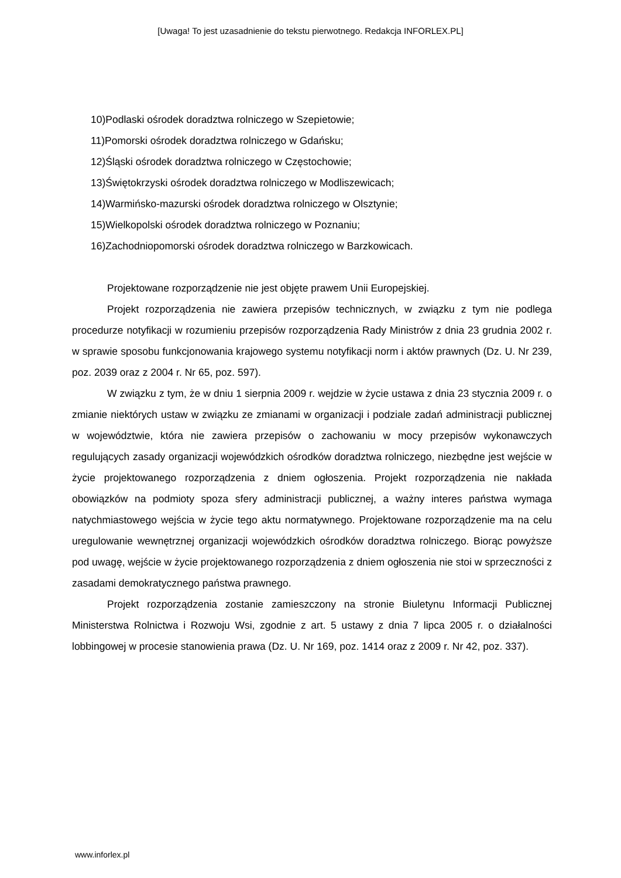[Uwaga! To jest uzasadnienie do tekstu pierwotnego. Redakcja INFORLEX.PL]
10)Podlaski ośrodek doradztwa rolniczego w Szepietowie;
11)Pomorski ośrodek doradztwa rolniczego w Gdańsku;
12)Śląski ośrodek doradztwa rolniczego w Częstochowie;
13)Świętokrzyski ośrodek doradztwa rolniczego w Modliszewicach;
14)Warmińsko-mazurski ośrodek doradztwa rolniczego w Olsztynie;
15)Wielkopolski ośrodek doradztwa rolniczego w Poznaniu;
16)Zachodniopomorski ośrodek doradztwa rolniczego w Barzkowicach.
Projektowane rozporządzenie nie jest objęte prawem Unii Europejskiej.
Projekt rozporządzenia nie zawiera przepisów technicznych, w związku z tym nie podlega procedurze notyfikacji w rozumieniu przepisów rozporządzenia Rady Ministrów z dnia 23 grudnia 2002 r. w sprawie sposobu funkcjonowania krajowego systemu notyfikacji norm i aktów prawnych (Dz. U. Nr 239, poz. 2039 oraz z 2004 r. Nr 65, poz. 597).
W związku z tym, że w dniu 1 sierpnia 2009 r. wejdzie w życie ustawa z dnia 23 stycznia 2009 r. o zmianie niektórych ustaw w związku ze zmianami w organizacji i podziale zadań administracji publicznej w województwie, która nie zawiera przepisów o zachowaniu w mocy przepisów wykonawczych regulujących zasady organizacji wojewódzkich ośrodków doradztwa rolniczego, niezbędne jest wejście w życie projektowanego rozporządzenia z dniem ogłoszenia. Projekt rozporządzenia nie nakłada obowiązków na podmioty spoza sfery administracji publicznej, a ważny interes państwa wymaga natychmiastowego wejścia w życie tego aktu normatywnego. Projektowane rozporządzenie ma na celu uregulowanie wewnętrznej organizacji wojewódzkich ośrodków doradztwa rolniczego. Biorąc powyższe pod uwagę, wejście w życie projektowanego rozporządzenia z dniem ogłoszenia nie stoi w sprzeczności z zasadami demokratycznego państwa prawnego.
Projekt rozporządzenia zostanie zamieszczony na stronie Biuletynu Informacji Publicznej Ministerstwa Rolnictwa i Rozwoju Wsi, zgodnie z art. 5 ustawy z dnia 7 lipca 2005 r. o działalności lobbingowej w procesie stanowienia prawa (Dz. U. Nr 169, poz. 1414 oraz z 2009 r. Nr 42, poz. 337).
www.inforlex.pl